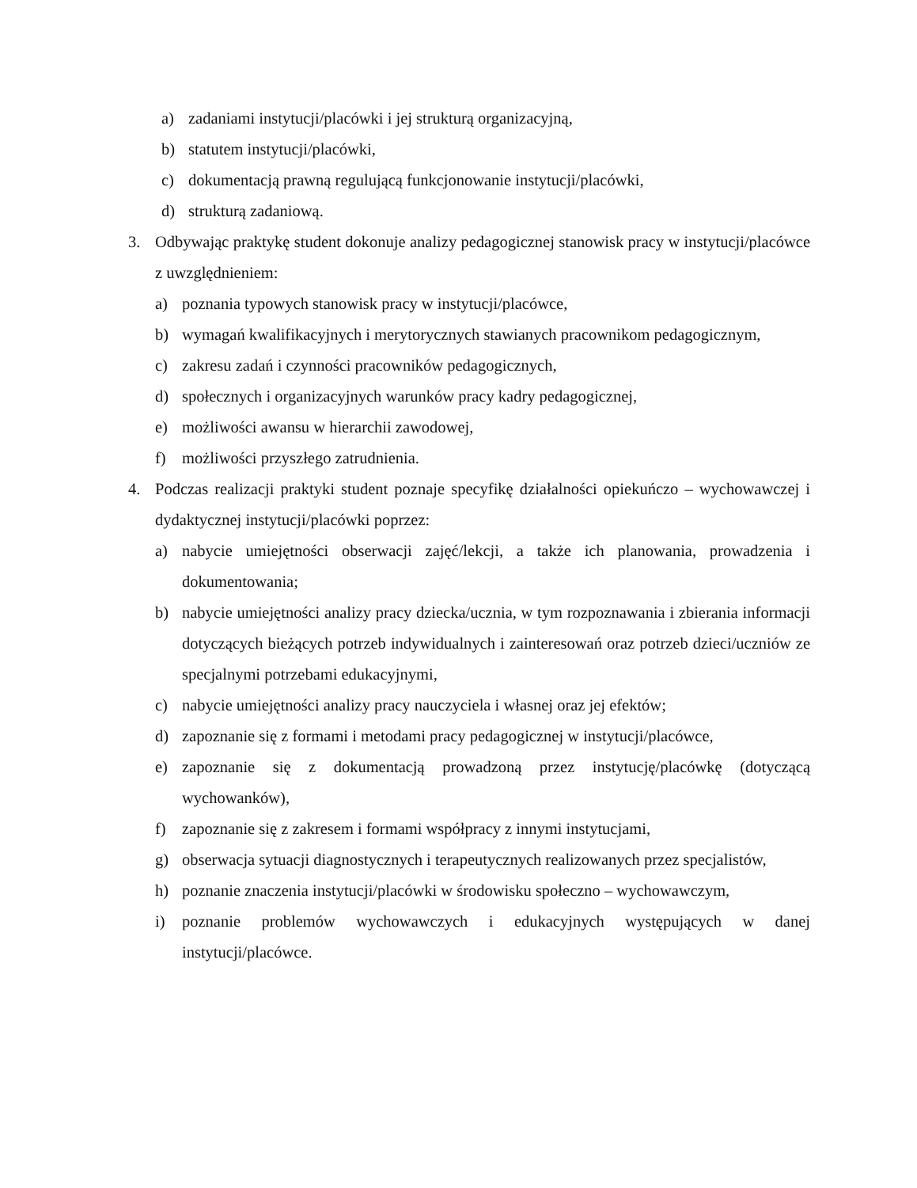a) zadaniami instytucji/placówki i jej strukturą organizacyjną,
b) statutem instytucji/placówki,
c) dokumentacją prawną regulującą funkcjonowanie instytucji/placówki,
d) strukturą zadaniową.
3. Odbywając praktykę student dokonuje analizy pedagogicznej stanowisk pracy w instytucji/placówce z uwzględnieniem:
a) poznania typowych stanowisk pracy w instytucji/placówce,
b) wymagań kwalifikacyjnych i merytorycznych stawianych pracownikom pedagogicznym,
c) zakresu zadań i czynności pracowników pedagogicznych,
d) społecznych i organizacyjnych warunków pracy kadry pedagogicznej,
e) możliwości awansu w hierarchii zawodowej,
f) możliwości przyszłego zatrudnienia.
4. Podczas realizacji praktyki student poznaje specyfikę działalności opiekuńczo – wychowawczej i dydaktycznej instytucji/placówki poprzez:
a) nabycie umiejętności obserwacji zajęć/lekcji, a także ich planowania, prowadzenia i dokumentowania;
b) nabycie umiejętności analizy pracy dziecka/ucznia, w tym rozpoznawania i zbierania informacji dotyczących bieżących potrzeb indywidualnych i zainteresowań oraz potrzeb dzieci/uczniów ze specjalnymi potrzebami edukacyjnymi,
c) nabycie umiejętności analizy pracy nauczyciela i własnej oraz jej efektów;
d) zapoznanie się z formami i metodami pracy pedagogicznej w instytucji/placówce,
e) zapoznanie się z dokumentacją prowadzoną przez instytucję/placówkę (dotyczącą wychowanków),
f) zapoznanie się z zakresem i formami współpracy z innymi instytucjami,
g) obserwacja sytuacji diagnostycznych i terapeutycznych realizowanych przez specjalistów,
h) poznanie znaczenia instytucji/placówki w środowisku społeczno – wychowawczym,
i) poznanie problemów wychowawczych i edukacyjnych występujących w danej instytucji/placówce.